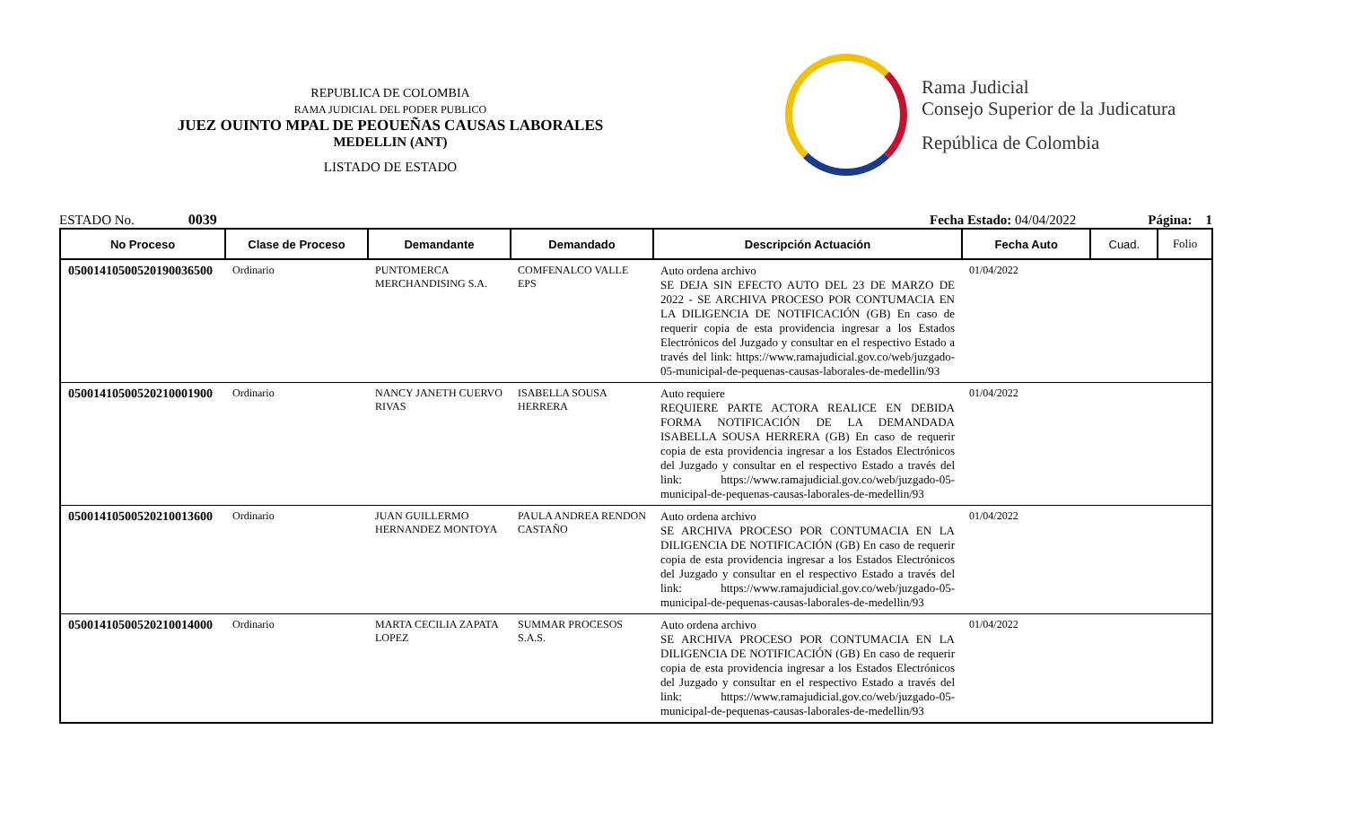REPUBLICA DE COLOMBIA
RAMA JUDICIAL DEL PODER PUBLICO
JUEZ OUINTO MPAL DE PEOUEÑAS CAUSAS LABORALES
MEDELLIN (ANT)
LISTADO DE ESTADO
Rama Judicial
Consejo Superior de la Judicatura
República de Colombia
ESTADO No. 0039 Fecha Estado: 04/04/2022 Página: 1
| No Proceso | Clase de Proceso | Demandante | Demandado | Descripción Actuación | Fecha Auto | Cuad. | Folio |
| --- | --- | --- | --- | --- | --- | --- | --- |
| 05001410500520190036500 | Ordinario | PUNTOMERCA MERCHANDISING S.A. | COMFENALCO VALLE EPS | Auto ordena archivo SE DEJA SIN EFECTO AUTO DEL 23 DE MARZO DE 2022 - SE ARCHIVA PROCESO POR CONTUMACIA EN LA DILIGENCIA DE NOTIFICACIÓN (GB) En caso de requerir copia de esta providencia ingresar a los Estados Electrónicos del Juzgado y consultar en el respectivo Estado a través del link: https://www.ramajudicial.gov.co/web/juzgado-05-municipal-de-pequenas-causas-laborales-de-medellin/93 | 01/04/2022 | | |
| 05001410500520210001900 | Ordinario | NANCY JANETH CUERVO RIVAS | ISABELLA SOUSA HERRERA | Auto requiere REQUIERE PARTE ACTORA REALICE EN DEBIDA FORMA NOTIFICACIÓN DE LA DEMANDADA ISABELLA SOUSA HERRERA (GB) En caso de requerir copia de esta providencia ingresar a los Estados Electrónicos del Juzgado y consultar en el respectivo Estado a través del link: https://www.ramajudicial.gov.co/web/juzgado-05-municipal-de-pequenas-causas-laborales-de-medellin/93 | 01/04/2022 | | |
| 05001410500520210013600 | Ordinario | JUAN GUILLERMO HERNANDEZ MONTOYA | PAULA ANDREA RENDON CASTAÑO | Auto ordena archivo SE ARCHIVA PROCESO POR CONTUMACIA EN LA DILIGENCIA DE NOTIFICACIÓN (GB) En caso de requerir copia de esta providencia ingresar a los Estados Electrónicos del Juzgado y consultar en el respectivo Estado a través del link: https://www.ramajudicial.gov.co/web/juzgado-05-municipal-de-pequenas-causas-laborales-de-medellin/93 | 01/04/2022 | | |
| 05001410500520210014000 | Ordinario | MARTA CECILIA ZAPATA LOPEZ | SUMMAR PROCESOS S.A.S. | Auto ordena archivo SE ARCHIVA PROCESO POR CONTUMACIA EN LA DILIGENCIA DE NOTIFICACIÓN (GB) En caso de requerir copia de esta providencia ingresar a los Estados Electrónicos del Juzgado y consultar en el respectivo Estado a través del link: https://www.ramajudicial.gov.co/web/juzgado-05-municipal-de-pequenas-causas-laborales-de-medellin/93 | 01/04/2022 | | |